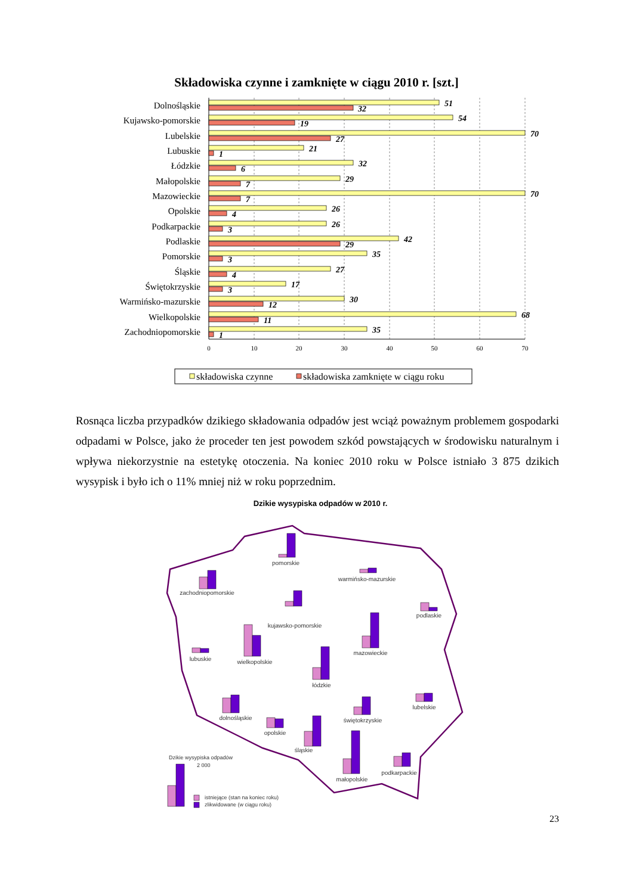Składowiska czynne i zamknięte w ciągu 2010 r. [szt.]
Dolnośląskie
Kujawsko-pomorskie
Lubelskie
Lubuskie
Łódzkie
Małopolskie
Mazowieckie
Opolskie
Podkarpackie
Podlaskie
Pomorskie
Śląskie
Świętokrzyskie
Warmińsko-mazurskie
Wielkopolskie
Zachodniopomorskie
51
32
54
19
70
27
21
1
32
6
29
7
70
7
26
4
26
3
42
29
35
3
27
4
17
3
30
12
68
11
35
1
0
10
20
30
40
50
60
70
składowiska czynne
składowiska zamknięte w ciągu roku
Rosnąca liczba przypadków dzikiego składowania odpadów jest wciąż poważnym problemem gospodarki odpadami w Polsce, jako że proceder ten jest powodem szkód powstających w środowisku naturalnym i wpływa niekorzystnie na estetykę otoczenia. Na koniec 2010 roku w Polsce istniało 3 875 dzikich wysypisk i było ich o 11% mniej niż w roku poprzednim.
Dzikie wysypiska odpadów w 2010 r.
pomorskie
warmińsko-mazurskie
zachodniopomorskie
kujawsko-pomorskie
podlaskie
lubuskie
wielkopolskie
mazowieckie
łódzkie
lubelskie
dolnośląskie
świętokrzyskie
opolskie
śląskie
małopolskie
podkarpackie
Dzikie wysypiska odpadów
2 000
istniejące (stan na koniec roku)
zlikwidowane (w ciągu roku)
23